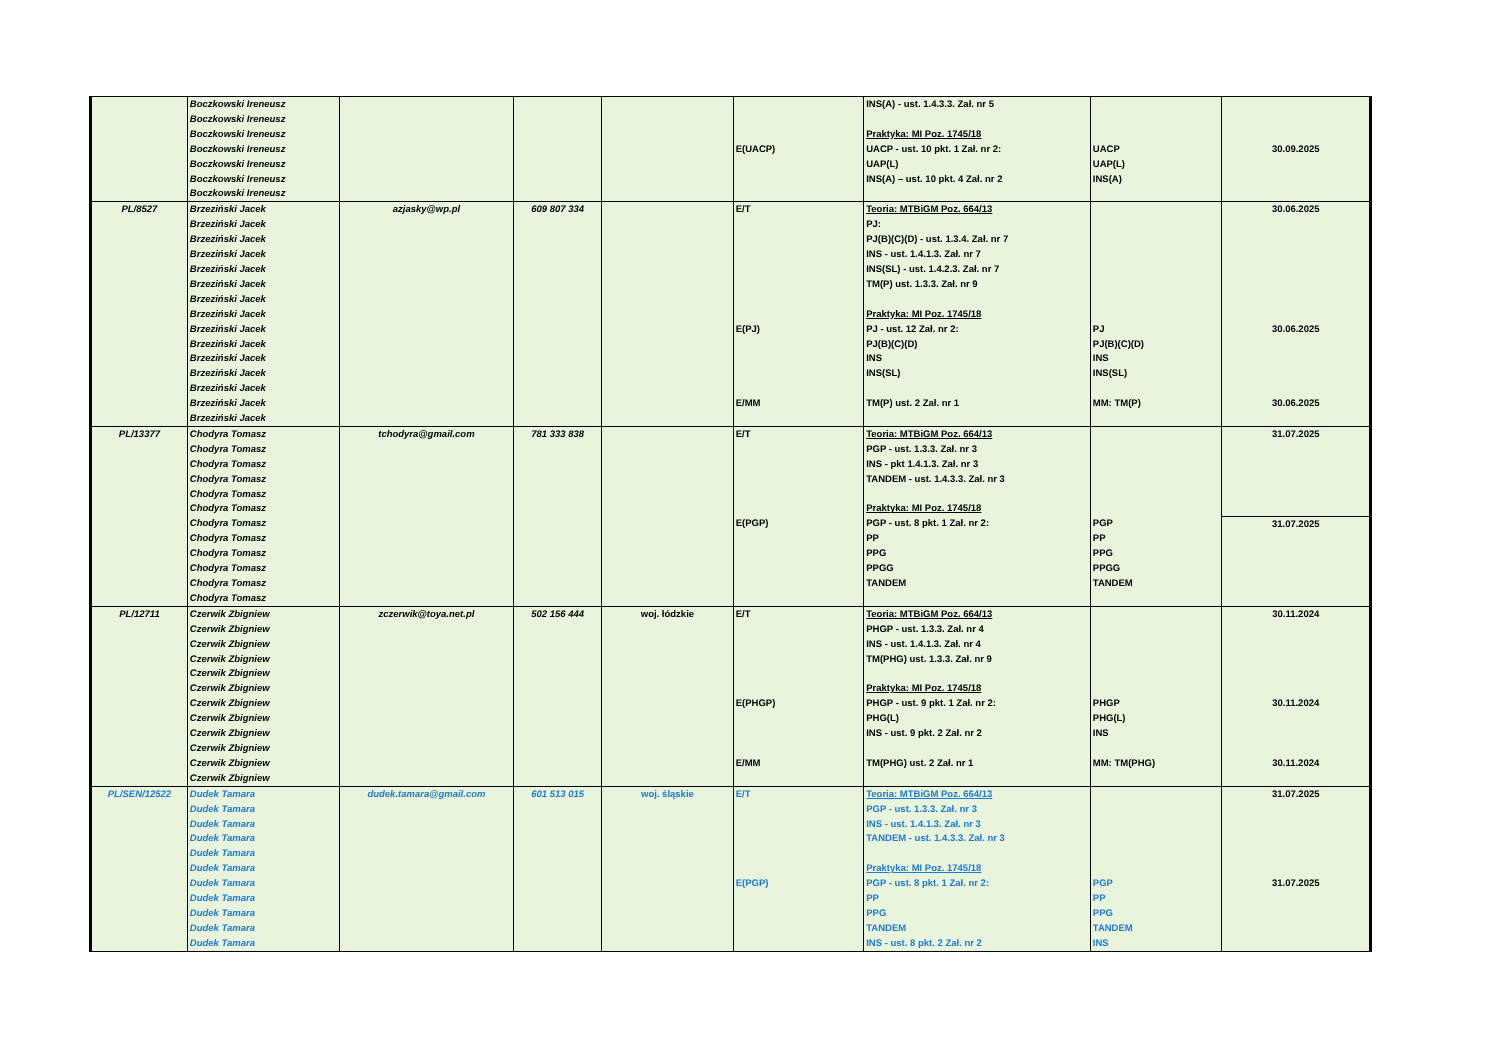| | Boczkowski Ireneusz Boczkowski Ireneusz Boczkowski Ireneusz Boczkowski Ireneusz Boczkowski Ireneusz Boczkowski Ireneusz Boczkowski Ireneusz | | | | E(UACP) | INS(A) - ust. 1.4.3.3. Zał. nr 5 Praktyka: MI Poz. 1745/18 UACP - ust. 10 pkt. 1 Zał. nr 2: UAP(L) INS(A) – ust. 10 pkt. 4 Zał. nr 2 | UACP UAP(L) INS(A) | 30.09.2025 |
| PL/8527 | Brzeziński Jacek Brzeziński Jacek Brzeziński Jacek Brzeziński Jacek Brzeziński Jacek Brzeziński Jacek Brzeziński Jacek Brzeziński Jacek Brzeziński Jacek Brzeziński Jacek Brzeziński Jacek Brzeziński Jacek Brzeziński Jacek Brzeziński Jacek Brzeziński Jacek | azjasky@wp.pl | 609 807 334 | | E/T E(PJ) E/MM | Teoria: MTBiGM Poz. 664/13 PJ: PJ(B)(C)(D) - ust. 1.3.4. Zał. nr 7 INS - ust. 1.4.1.3. Zał. nr 7 INS(SL) - ust. 1.4.2.3. Zał. nr 7 TM(P) ust. 1.3.3. Zał. nr 9 Praktyka: MI Poz. 1745/18 PJ - ust. 12 Zał. nr 2: PJ(B)(C)(D) INS INS(SL) TM(P) ust. 2 Zał. nr 1 | PJ PJ(B)(C)(D) INS INS(SL) MM: TM(P) | 30.06.2025 30.06.2025 30.06.2025 |
| PL/13377 | Chodyra Tomasz Chodyra Tomasz Chodyra Tomasz Chodyra Tomasz Chodyra Tomasz Chodyra Tomasz Chodyra Tomasz Chodyra Tomasz Chodyra Tomasz Chodyra Tomasz Chodyra Tomasz Chodyra Tomasz | tchodyra@gmail.com | 781 333 838 | | E/T E(PGP) | Teoria: MTBiGM Poz. 664/13 PGP - ust. 1.3.3. Zał. nr 3 INS - pkt 1.4.1.3. Zał. nr 3 TANDEM - ust. 1.4.3.3. Zał. nr 3 Praktyka: MI Poz. 1745/18 PGP - ust. 8 pkt. 1 Zał. nr 2: PP PPG PPGG TANDEM | PGP PP PPG PPGG TANDEM | 31.07.2025 31.07.2025 |
| PL/12711 | Czerwik Zbigniew Czerwik Zbigniew Czerwik Zbigniew Czerwik Zbigniew Czerwik Zbigniew Czerwik Zbigniew Czerwik Zbigniew Czerwik Zbigniew Czerwik Zbigniew Czerwik Zbigniew Czerwik Zbigniew Czerwik Zbigniew | zczerwik@toya.net.pl | 502 156 444 | woj. łódzkie | E/T E(PHGP) E/MM | Teoria: MTBiGM Poz. 664/13 PHGP - ust. 1.3.3. Zał. nr 4 INS - ust. 1.4.1.3. Zał. nr 4 TM(PHG) ust. 1.3.3. Zał. nr 9 Praktyka: MI Poz. 1745/18 PHGP - ust. 9 pkt. 1 Zał. nr 2: PHG(L) INS - ust. 9 pkt. 2 Zał. nr 2 TM(PHG) ust. 2 Zał. nr 1 | PHGP PHG(L) INS MM: TM(PHG) | 30.11.2024 30.11.2024 30.11.2024 |
| PL/SEN/12522 | Dudek Tamara Dudek Tamara Dudek Tamara Dudek Tamara Dudek Tamara Dudek Tamara Dudek Tamara Dudek Tamara Dudek Tamara Dudek Tamara Dudek Tamara | dudek.tamara@gmail.com | 601 513 015 | woj. śląskie | E/T E(PGP) | Teoria: MTBiGM Poz. 664/13 PGP - ust. 1.3.3. Zał. nr 3 INS - ust. 1.4.1.3. Zał. nr 3 TANDEM - ust. 1.4.3.3. Zał. nr 3 Praktyka: MI Poz. 1745/18 PGP - ust. 8 pkt. 1 Zał. nr 2: PP PPG TANDEM INS - ust. 8 pkt. 2 Zał. nr 2 | PGP PP PPG TANDEM INS | 31.07.2025 31.07.2025 |